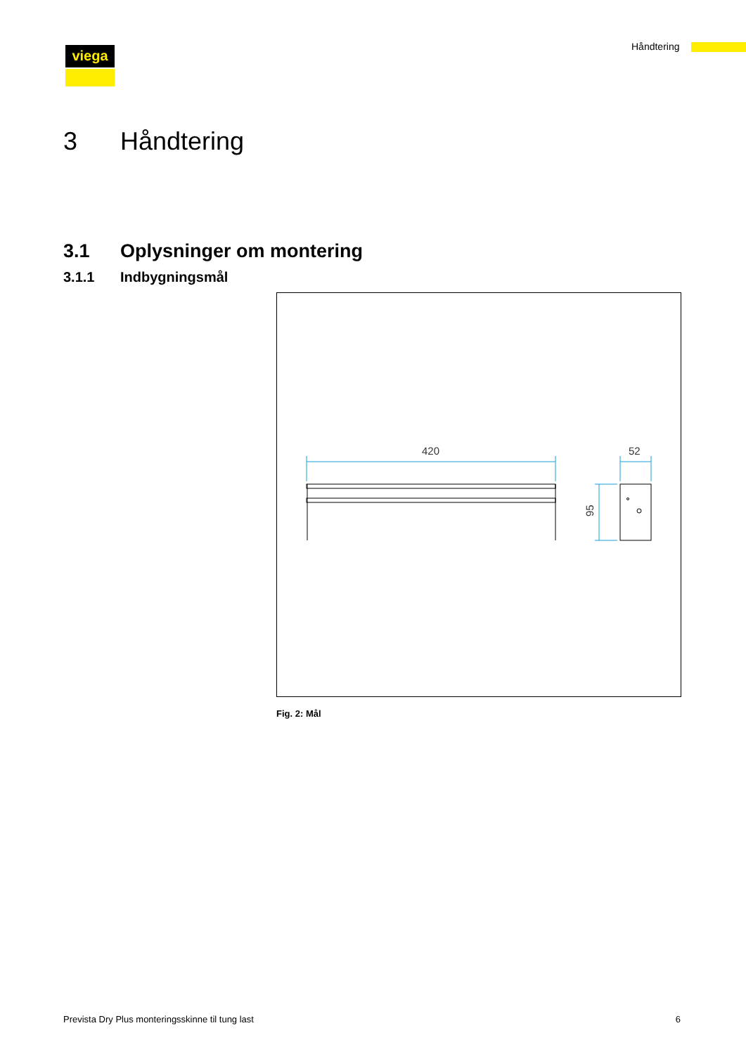Håndtering
viega
3 Håndtering
3.1 Oplysninger om montering
3.1.1 Indbygningsmål
420
52
95
Fig. 2: Mål
Prevista Dry Plus monteringsskinne til tung last 6